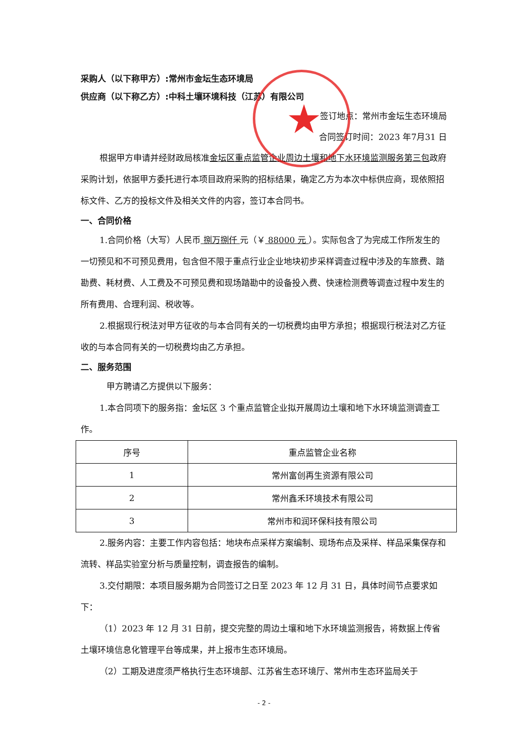★
采购人（以下称甲方）:常州市金坛生态环境局
供应商（以下称乙方）:中科土壤环境科技（江苏）有限公司
签订地点：常州市金坛生态环境局
合同签订时间：2023 年7月31 日
根据甲方申请并经财政局核准金坛区重点监管企业周边土壤和地下水环境监测服务第三包政府采购计划，依据甲方委托进行本项目政府采购的招标结果，确定乙方为本次中标供应商，现依照招标文件、乙方的投标文件及相关文件的内容，签订本合同书。
一、合同价格
1.合同价格（大写）人民币 捌万捌仟 元（￥ 88000 元 ）。实际包含了为完成工作所发生的一切预见和不可预见费用，包含但不限于重点行业企业地块初步采样调查过程中涉及的车旅费、踏勘费、耗材费、人工费及不可预见费和现场踏勘中的设备投入费、快速检测费等调查过程中发生的所有费用、合理利润、税收等。
2.根据现行税法对甲方征收的与本合同有关的一切税费均由甲方承担；根据现行税法对乙方征收的与本合同有关的一切税费均由乙方承担。
二、服务范围
甲方聘请乙方提供以下服务：
1.本合同项下的服务指：金坛区 3 个重点监管企业拟开展周边土壤和地下水环境监测调查工作。
| 序号 | 重点监管企业名称 |
| 1 | 常州富创再生资源有限公司 |
| 2 | 常州鑫禾环境技术有限公司 |
| 3 | 常州市和润环保科技有限公司 |
2.服务内容：主要工作内容包括：地块布点采样方案编制、现场布点及采样、样品采集保存和流转、样品实验室分析与质量控制，调查报告的编制。
3.交付期限：本项目服务期为合同签订之日至 2023 年 12 月 31 日，具体时间节点要求如下：
（1）2023 年 12 月 31 日前，提交完整的周边土壤和地下水环境监测报告，将数据上传省土壤环境信息化管理平台等成果，并上报市生态环境局。
（2）工期及进度须严格执行生态环境部、江苏省生态环境厅、常州市生态环监局关于
- 2 -